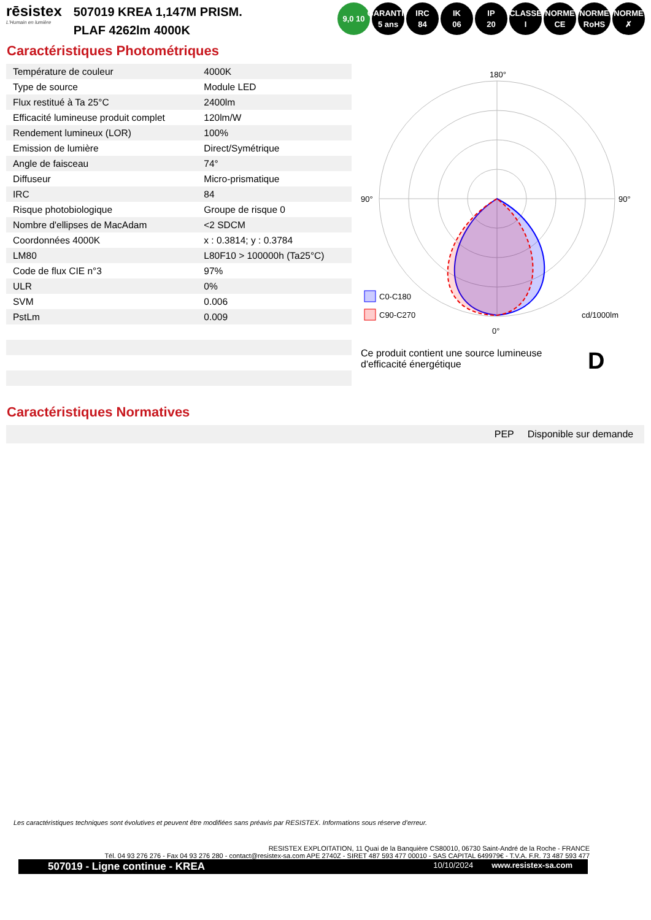rēsistex
L'Humain en lumière
507019 KREA 1,147M PRISM.
PLAF 4262lm 4000K
9,0 10 GARANTIE 5 ans
IRC
84
IK
06
IP
20
CLASSE
I
NORME CE
NORME RoHS
NORME ✗
Caractéristiques Photométriques
| Température de couleur | 4000K |
| Type de source | Module LED |
| Flux restitué à Ta 25°C | 2400lm |
| Efficacité lumineuse produit complet | 120lm/W |
| Rendement lumineux (LOR) | 100% |
| Emission de lumière | Direct/Symétrique |
| Angle de faisceau | 74° |
| Diffuseur | Micro-prismatique |
| IRC | 84 |
| Risque photobiologique | Groupe de risque 0 |
| Nombre d'ellipses de MacAdam | <2 SDCM |
| Coordonnées 4000K | x : 0.3814; y : 0.3784 |
| LM80 | L80F10 > 100000h (Ta25°C) |
| Code de flux CIE n°3 | 97% |
| ULR | 0% |
| SVM | 0.006 |
| PstLm | 0.009 |
180°
90°
90°
0°
C0-C180
C90-C270
cd/1000lm
Ce produit contient une source lumineuse d'efficacité énergétique
D
Caractéristiques Normatives
PEP Disponible sur demande
Les caractéristiques techniques sont évolutives et peuvent être modifiées sans préavis par RESISTEX. Informations sous réserve d’erreur.
RESISTEX EXPLOITATION, 11 Quai de la Banquière CS80010, 06730 Saint-André de la Roche - FRANCE
Tél. 04 93 276 276 - Fax 04 93 276 280 - contact@resistex-sa.com APE 2740Z - SIRET 487 593 477 00010 - SAS CAPITAL 649979€ - T.V.A. F.R. 73 487 593 477
507019 - Ligne continue - KREA 10/10/2024 www.resistex-sa.com